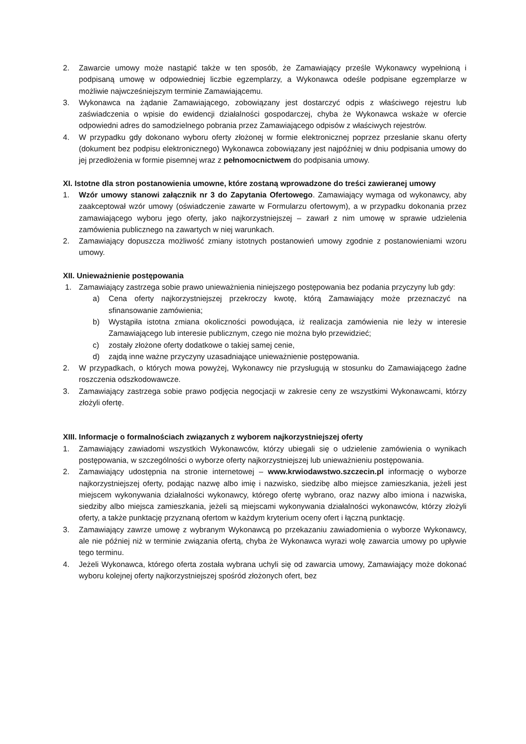2. Zawarcie umowy może nastąpić także w ten sposób, że Zamawiający prześle Wykonawcy wypełnioną i podpisaną umowę w odpowiedniej liczbie egzemplarzy, a Wykonawca odeśle podpisane egzemplarze w możliwie najwcześniejszym terminie Zamawiającemu.
3. Wykonawca na żądanie Zamawiającego, zobowiązany jest dostarczyć odpis z właściwego rejestru lub zaświadczenia o wpisie do ewidencji działalności gospodarczej, chyba że Wykonawca wskaże w ofercie odpowiedni adres do samodzielnego pobrania przez Zamawiającego odpisów z właściwych rejestrów.
4. W przypadku gdy dokonano wyboru oferty złożonej w formie elektronicznej poprzez przesłanie skanu oferty (dokument bez podpisu elektronicznego) Wykonawca zobowiązany jest najpóźniej w dniu podpisania umowy do jej przedłożenia w formie pisemnej wraz z pełnomocnictwem do podpisania umowy.
XI. Istotne dla stron postanowienia umowne, które zostaną wprowadzone do treści zawieranej umowy
1. Wzór umowy stanowi załącznik nr 3 do Zapytania Ofertowego. Zamawiający wymaga od wykonawcy, aby zaakceptował wzór umowy (oświadczenie zawarte w Formularzu ofertowym), a w przypadku dokonania przez zamawiającego wyboru jego oferty, jako najkorzystniejszej – zawarł z nim umowę w sprawie udzielenia zamówienia publicznego na zawartych w niej warunkach.
2. Zamawiający dopuszcza możliwość zmiany istotnych postanowień umowy zgodnie z postanowieniami wzoru umowy.
XII. Unieważnienie postępowania
1. Zamawiający zastrzega sobie prawo unieważnienia niniejszego postępowania bez podania przyczyny lub gdy:
a) Cena oferty najkorzystniejszej przekroczy kwotę, którą Zamawiający może przeznaczyć na sfinansowanie zamówienia;
b) Wystąpiła istotna zmiana okoliczności powodująca, iż realizacja zamówienia nie leży w interesie Zamawiającego lub interesie publicznym, czego nie można było przewidzieć;
c) zostały złożone oferty dodatkowe o takiej samej cenie,
d) zajdą inne ważne przyczyny uzasadniające unieważnienie postępowania.
2. W przypadkach, o których mowa powyżej, Wykonawcy nie przysługują w stosunku do Zamawiającego żadne roszczenia odszkodowawcze.
3. Zamawiający zastrzega sobie prawo podjęcia negocjacji w zakresie ceny ze wszystkimi Wykonawcami, którzy złożyli ofertę.
XIII. Informacje o formalnościach związanych z wyborem najkorzystniejszej oferty
1. Zamawiający zawiadomi wszystkich Wykonawców, którzy ubiegali się o udzielenie zamówienia o wynikach postępowania, w szczególności o wyborze oferty najkorzystniejszej lub unieważnieniu postępowania.
2. Zamawiający udostępnia na stronie internetowej – www.krwiodawstwo.szczecin.pl informację o wyborze najkorzystniejszej oferty, podając nazwę albo imię i nazwisko, siedzibę albo miejsce zamieszkania, jeżeli jest miejscem wykonywania działalności wykonawcy, którego ofertę wybrano, oraz nazwy albo imiona i nazwiska, siedziby albo miejsca zamieszkania, jeżeli są miejscami wykonywania działalności wykonawców, którzy złożyli oferty, a także punktację przyznaną ofertom w każdym kryterium oceny ofert i łączną punktację.
3. Zamawiający zawrze umowę z wybranym Wykonawcą po przekazaniu zawiadomienia o wyborze Wykonawcy, ale nie później niż w terminie związania ofertą, chyba że Wykonawca wyrazi wolę zawarcia umowy po upływie tego terminu.
4. Jeżeli Wykonawca, którego oferta została wybrana uchyli się od zawarcia umowy, Zamawiający może dokonać wyboru kolejnej oferty najkorzystniejszej spośród złożonych ofert, bez